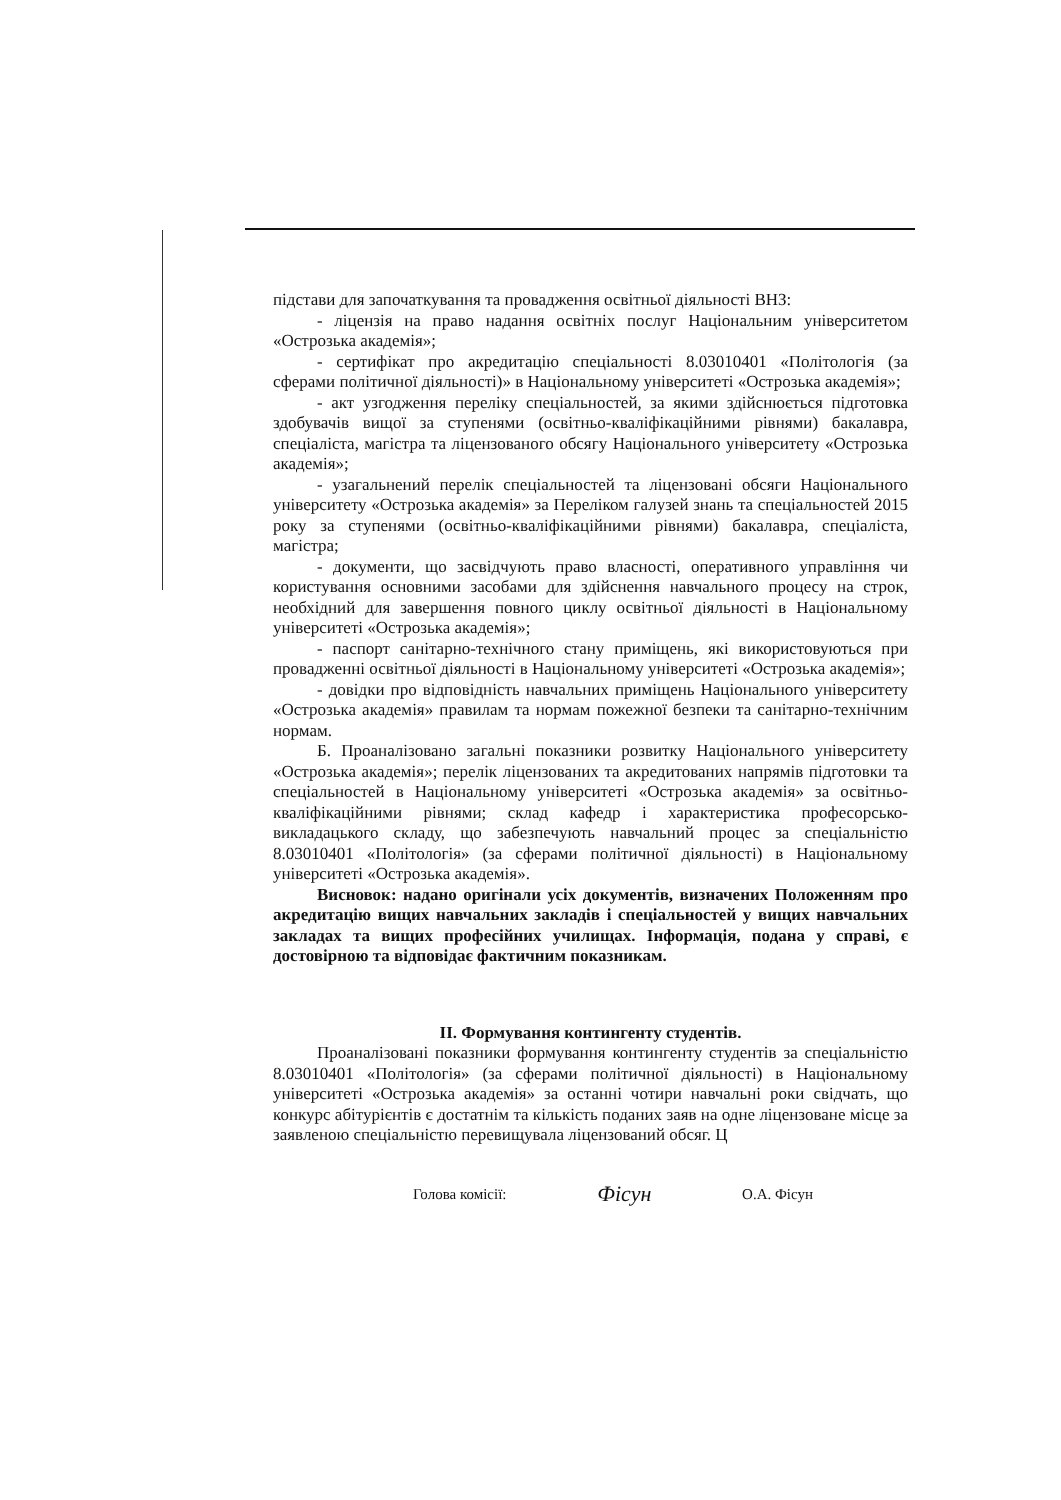підстави для започаткування та провадження освітньої діяльності ВНЗ:
- ліцензія на право надання освітніх послуг Національним університетом «Острозька академія»;
- сертифікат про акредитацію спеціальності 8.03010401 «Політологія (за сферами політичної діяльності)» в Національному університеті «Острозька академія»;
- акт узгодження переліку спеціальностей, за якими здійснюється підготовка здобувачів вищої за ступенями (освітньо-кваліфікаційними рівнями) бакалавра, спеціаліста, магістра та ліцензованого обсягу Національного університету «Острозька академія»;
- узагальнений перелік спеціальностей та ліцензовані обсяги Національного університету «Острозька академія» за Переліком галузей знань та спеціальностей 2015 року за ступенями (освітньо-кваліфікаційними рівнями) бакалавра, спеціаліста, магістра;
- документи, що засвідчують право власності, оперативного управління чи користування основними засобами для здійснення навчального процесу на строк, необхідний для завершення повного циклу освітньої діяльності в Національному університеті «Острозька академія»;
- паспорт санітарно-технічного стану приміщень, які використовуються при провадженні освітньої діяльності в Національному університеті «Острозька академія»;
- довідки про відповідність навчальних приміщень Національного університету «Острозька академія» правилам та нормам пожежної безпеки та санітарно-технічним нормам.
Б. Проаналізовано загальні показники розвитку Національного університету «Острозька академія»; перелік ліцензованих та акредитованих напрямів підготовки та спеціальностей в Національному університеті «Острозька академія» за освітньо-кваліфікаційними рівнями; склад кафедр і характеристика професорсько-викладацького складу, що забезпечують навчальний процес за спеціальністю 8.03010401 «Політологія» (за сферами політичної діяльності) в Національному університеті «Острозька академія».
Висновок: надано оригінали усіх документів, визначених Положенням про акредитацію вищих навчальних закладів і спеціальностей у вищих навчальних закладах та вищих професійних училищах. Інформація, подана у справі, є достовірною та відповідає фактичним показникам.
II. Формування контингенту студентів.
Проаналізовані показники формування контингенту студентів за спеціальністю 8.03010401 «Політологія» (за сферами політичної діяльності) в Національному університеті «Острозька академія» за останні чотири навчальні роки свідчать, що конкурс абітурієнтів є достатнім та кількість поданих заяв на одне ліцензоване місце за заявленою спеціальністю перевищувала ліцензований обсяг. Ц
Голова комісії: Фісун О.А. Фісун